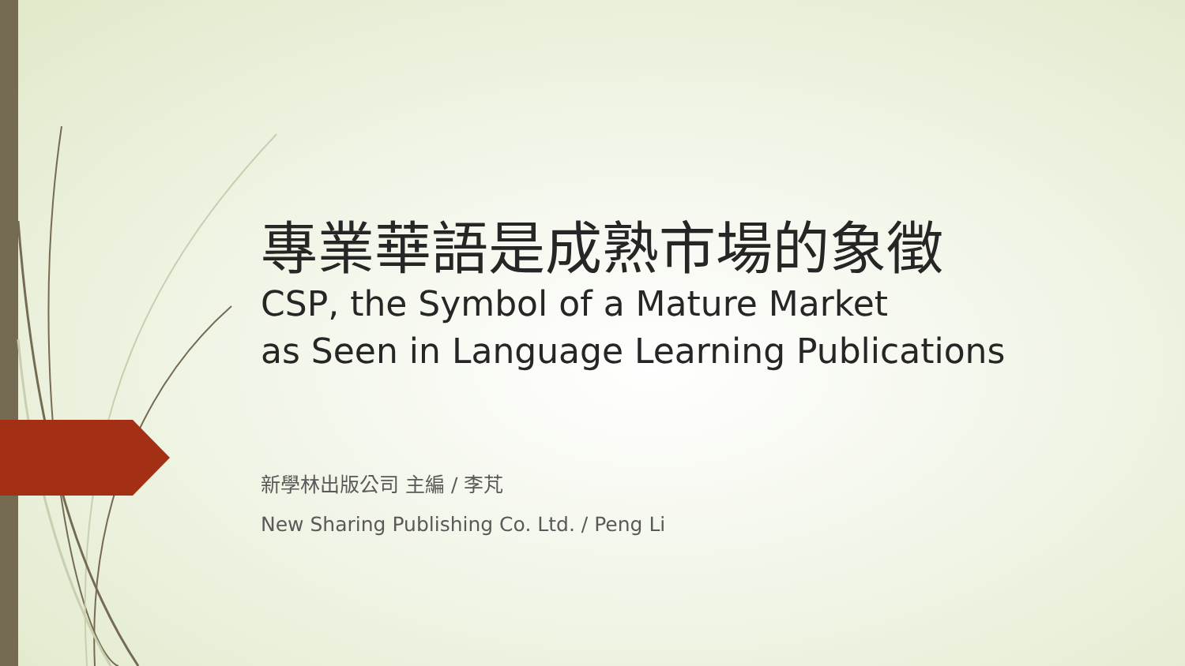專業華語是成熟市場的象徵
CSP, the Symbol of a Mature Market
as Seen in Language Learning Publications
新學林出版公司 主編 / 李芃
New Sharing Publishing Co. Ltd. / Peng Li